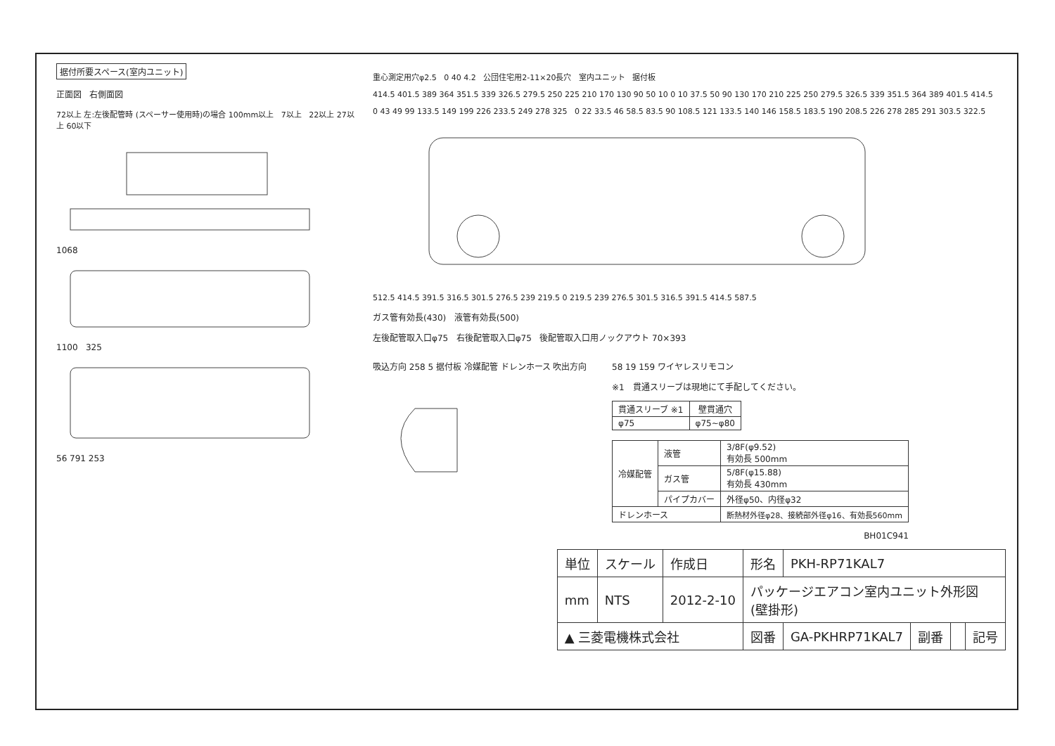据付所要スペース(室内ユニット)
正面図 右側面図
72以上 左:左後配管時 (スペーサー使用時)の場合 100mm以上 7以上 22以上 27以上 60以下
1068
1100 325
56 791 253
重心測定用穴φ2.5 0 40 4.2 公団住宅用2-11×20長穴 室内ユニット 据付板
414.5 401.5 389 364 351.5 339 326.5 279.5 250 225 210 170 130 90 50 10 0 10 37.5 50 90 130 170 210 225 250 279.5 326.5 339 351.5 364 389 401.5 414.5
0 43 49 99 133.5 149 199 226 233.5 249 278 325 0 22 33.5 46 58.5 83.5 90 108.5 121 133.5 140 146 158.5 183.5 190 208.5 226 278 285 291 303.5 322.5
512.5 414.5 391.5 316.5 301.5 276.5 239 219.5 0 219.5 239 276.5 301.5 316.5 391.5 414.5 587.5
ガス管有効長(430) 液管有効長(500)
左後配管取入口φ75 右後配管取入口φ75 後配管取入口用ノックアウト 70×393
吸込方向 258 5 据付板 冷媒配管 ドレンホース 吹出方向
58 19 159 ワイヤレスリモコン
※1　貫通スリーブは現地にて手配してください。
| 貫通スリーブ ※1 | 壁貫通穴 |
| --- | --- |
| φ75 | φ75~φ80 |
| 冷媒配管 | 液管 | 3/8F(φ9.52) 有効長 500mm |
| | ガス管 | 5/8F(φ15.88) 有効長 430mm |
| | パイプカバー | 外径φ50、内径φ32 |
| ドレンホース | | 断熱材外径φ28、接続部外径φ16、有効長560mm |
BH01C941
| 単位 | スケール | 作成日 | 形名 | PKH-RP71KAL7 | | | |
| mm | NTS | 2012-2-10 | パッケージエアコン室内ユニット外形図 (壁掛形) | | | | |
| ▲ 三菱電機株式会社 | | | 図番 | GA-PKHRP71KAL7 | 副番 | | 記号 |